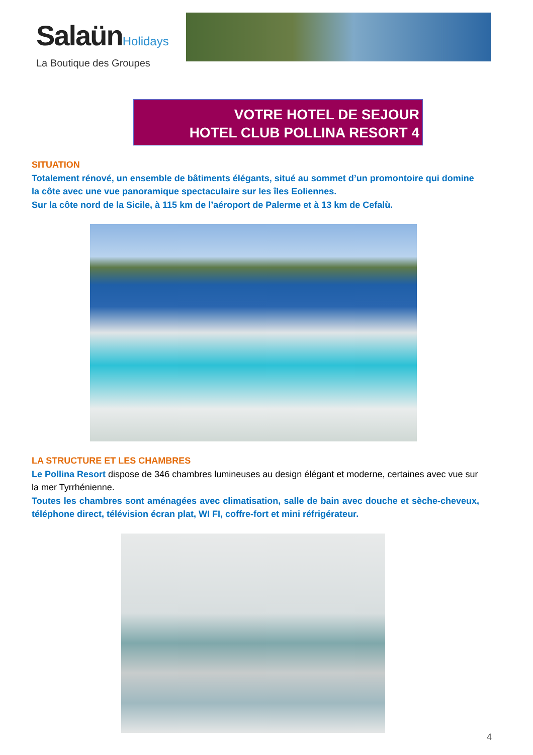SalaünHolidays
La Boutique des Groupes
VOTRE HOTEL DE SEJOUR
HOTEL CLUB POLLINA RESORT 4
SITUATION
Totalement rénové, un ensemble de bâtiments élégants, situé au sommet d’un promontoire qui domine la côte avec une vue panoramique spectaculaire sur les îles Eoliennes.
Sur la côte nord de la Sicile, à 115 km de l’aéroport de Palerme et à 13 km de Cefalù.
LA STRUCTURE ET LES CHAMBRES
Le Pollina Resort dispose de 346 chambres lumineuses au design élégant et moderne, certaines avec vue sur la mer Tyrrhénienne.
Toutes les chambres sont aménagées avec climatisation, salle de bain avec douche et sèche-cheveux, téléphone direct, télévision écran plat, WI FI, coffre-fort et mini réfrigérateur.
4